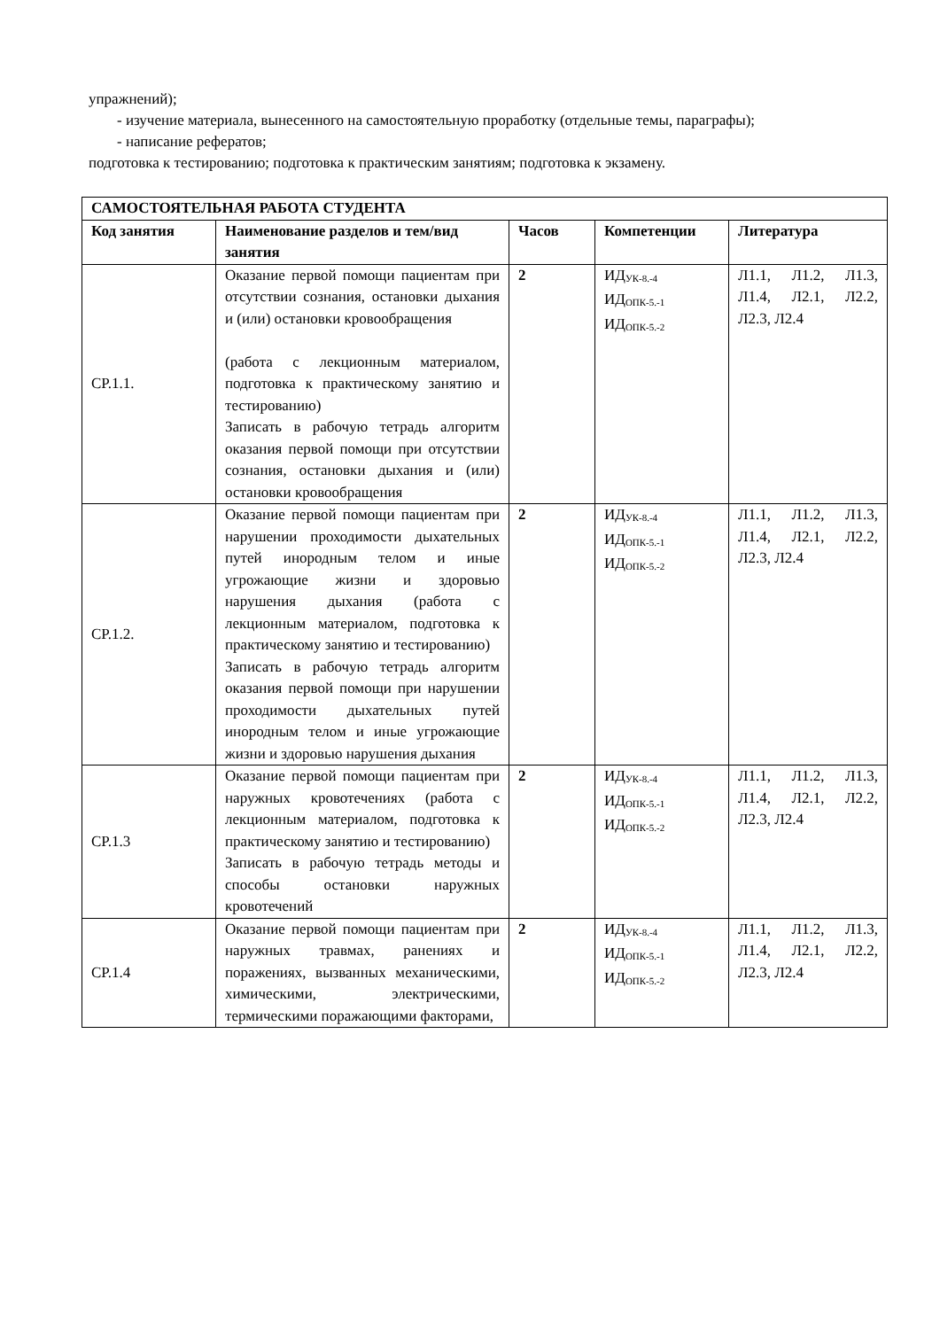упражнений);
- изучение материала, вынесенного на самостоятельную проработку (отдельные темы, параграфы);
- написание рефератов;
подготовка к тестированию; подготовка к практическим занятиям; подготовка к экзамену.
| САМОСТОЯТЕЛЬНАЯ РАБОТА СТУДЕНТА | | | | |
| --- | --- | --- | --- | --- |
| Код занятия | Наименование разделов и тем/вид занятия | Часов | Компетенции | Литература |
| СР.1.1. | Оказание первой помощи пациентам при отсутствии сознания, остановки дыхания и (или) остановки кровообращения (работа с лекционным материалом, подготовка к практическому занятию и тестированию) Записать в рабочую тетрадь алгоритм оказания первой помощи при отсутствии сознания, остановки дыхания и (или) остановки кровообращения | 2 | ИД<sub>УК-8.-4</sub> ИД<sub>ОПК-5.-1</sub> ИД<sub>ОПК-5.-2</sub> | Л1.1, Л1.2, Л1.3, Л1.4, Л2.1, Л2.2, Л2.3, Л2.4 |
| СР.1.2. | Оказание первой помощи пациентам при нарушении проходимости дыхательных путей инородным телом и иные угрожающие жизни и здоровью нарушения дыхания (работа с лекционным материалом, подготовка к практическому занятию и тестированию) Записать в рабочую тетрадь алгоритм оказания первой помощи при нарушении проходимости дыхательных путей инородным телом и иные угрожающие жизни и здоровью нарушения дыхания | 2 | ИД<sub>УК-8.-4</sub> ИД<sub>ОПК-5.-1</sub> ИД<sub>ОПК-5.-2</sub> | Л1.1, Л1.2, Л1.3, Л1.4, Л2.1, Л2.2, Л2.3, Л2.4 |
| СР.1.3 | Оказание первой помощи пациентам при наружных кровотечениях (работа с лекционным материалом, подготовка к практическому занятию и тестированию) Записать в рабочую тетрадь методы и способы остановки наружных кровотечений | 2 | ИД<sub>УК-8.-4</sub> ИД<sub>ОПК-5.-1</sub> ИД<sub>ОПК-5.-2</sub> | Л1.1, Л1.2, Л1.3, Л1.4, Л2.1, Л2.2, Л2.3, Л2.4 |
| СР.1.4 | Оказание первой помощи пациентам при наружных травмах, ранениях и поражениях, вызванных механическими, химическими, электрическими, термическими поражающими факторами, | 2 | ИД<sub>УК-8.-4</sub> ИД<sub>ОПК-5.-1</sub> ИД<sub>ОПК-5.-2</sub> | Л1.1, Л1.2, Л1.3, Л1.4, Л2.1, Л2.2, Л2.3, Л2.4 |